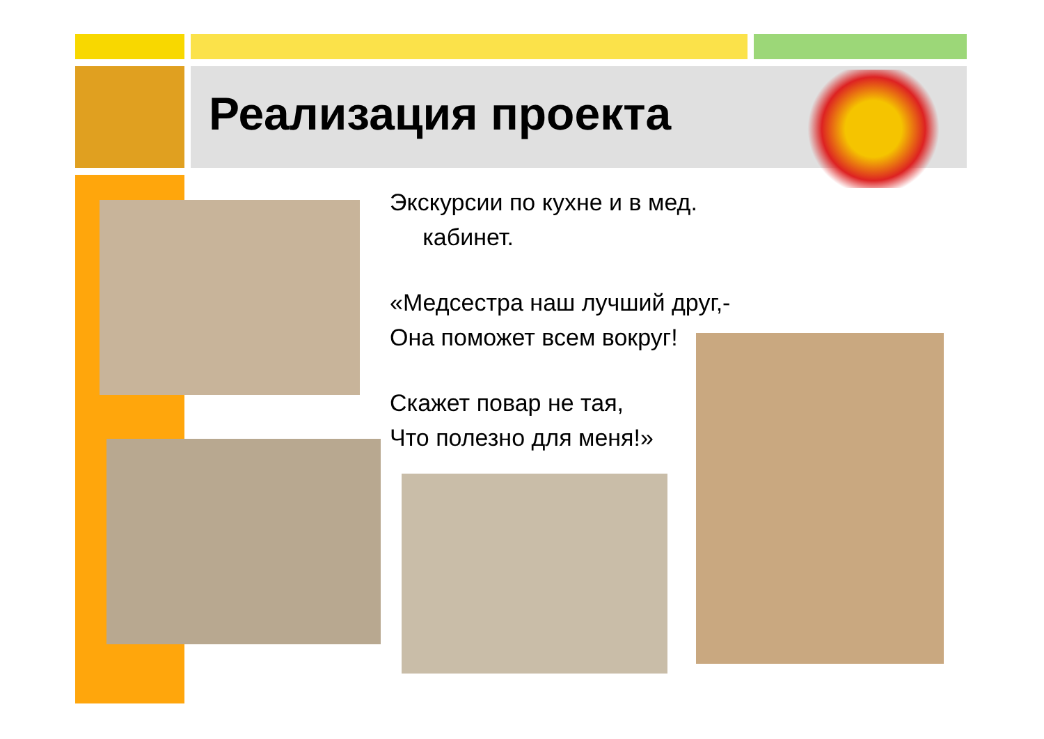Реализация проекта
Экскурсии по кухне и в мед.
кабинет.
«Медсестра наш лучший друг,-
Она поможет всем вокруг!
Скажет повар не тая,
Что полезно для меня!»